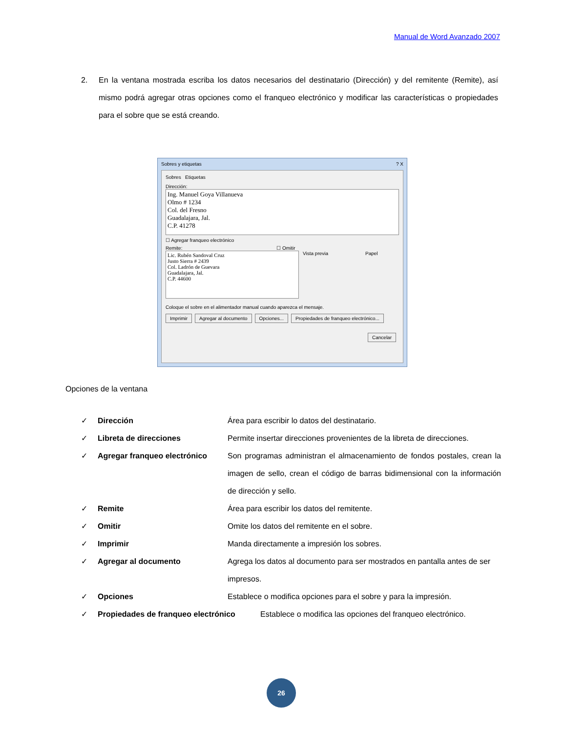Manual de Word Avanzado 2007
2. En la ventana mostrada escriba los datos necesarios del destinatario (Dirección) y del remitente (Remite), así mismo podrá agregar otras opciones como el franqueo electrónico y modificar las características o propiedades para el sobre que se está creando.
Sobres y etiquetas ? X
Sobres Etiquetas
Dirección:
Ing. Manuel Goya Villanueva
Olmo # 1234
Col. del Fresno
Guadalajara, Jal.
C.P. 41278
☐ Agregar franqueo electrónico
Remite: ☐ Omitir
Lic. Rubén Sandoval Cruz
Justo Sierra # 2439
Col. Ladrón de Guevara
Guadalajara, Jal.
C.P. 44600
Vista previa Papel
Coloque el sobre en el alimentador manual cuando aparezca el mensaje.
Imprimir Agregar al documento Opciones... Propiedades de franqueo electrónico...
Cancelar
Opciones de la ventana
✓ Dirección Área para escribir lo datos del destinatario.
✓ Libreta de direcciones Permite insertar direcciones provenientes de la libreta de direcciones.
✓ Agregar franqueo electrónico Son programas administran el almacenamiento de fondos postales, crean la imagen de sello, crean el código de barras bidimensional con la información de dirección y sello.
✓ Remite Área para escribir los datos del remitente.
✓ Omitir Omite los datos del remitente en el sobre.
✓ Imprimir Manda directamente a impresión los sobres.
✓ Agregar al documento Agrega los datos al documento para ser mostrados en pantalla antes de ser impresos.
✓ Opciones Establece o modifica opciones para el sobre y para la impresión.
✓ Propiedades de franqueo electrónico Establece o modifica las opciones del franqueo electrónico.
26